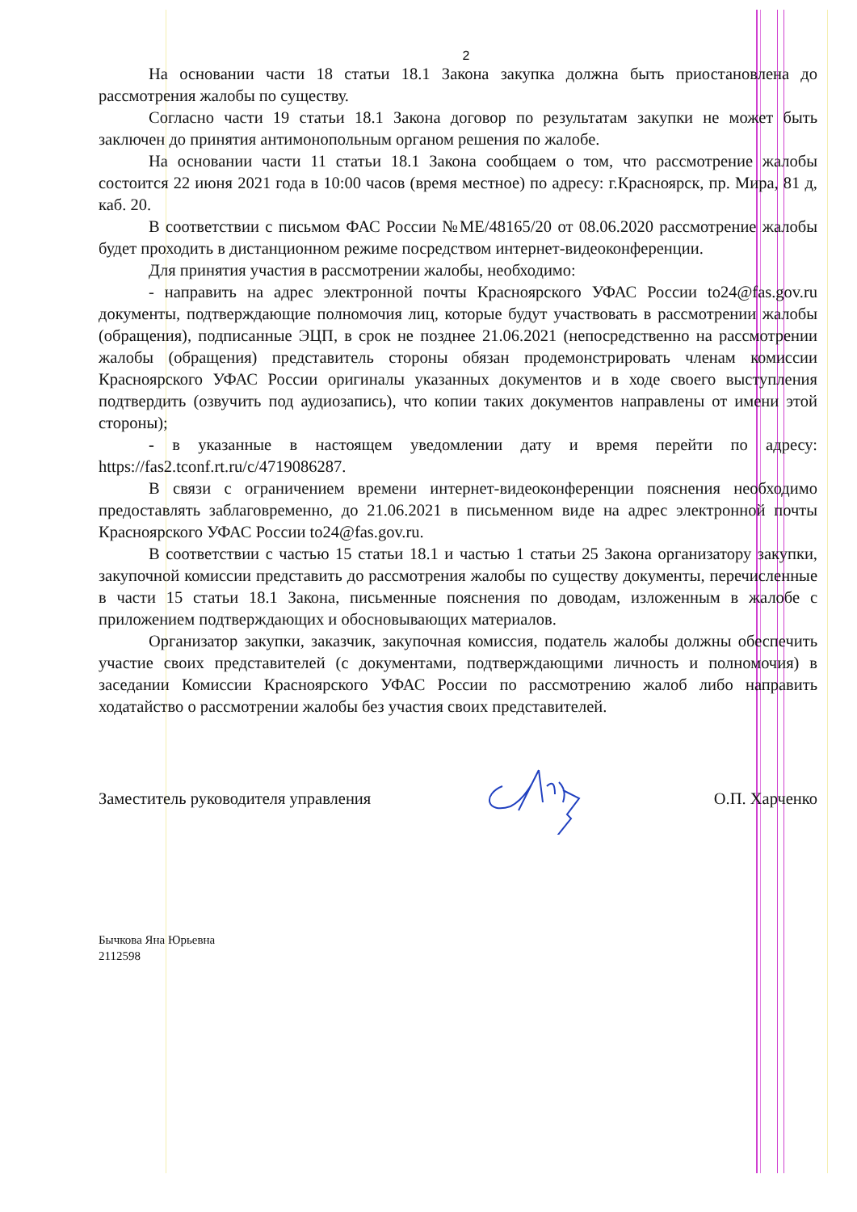2
На основании части 18 статьи 18.1 Закона закупка должна быть приостановлена до рассмотрения жалобы по существу.
Согласно части 19 статьи 18.1 Закона договор по результатам закупки не может быть заключен до принятия антимонопольным органом решения по жалобе.
На основании части 11 статьи 18.1 Закона сообщаем о том, что рассмотрение жалобы состоится 22 июня 2021 года в 10:00 часов (время местное) по адресу: г.Красноярск, пр. Мира, 81 д, каб. 20.
В соответствии с письмом ФАС России №МЕ/48165/20 от 08.06.2020 рассмотрение жалобы будет проходить в дистанционном режиме посредством интернет-видеоконференции.
Для принятия участия в рассмотрении жалобы, необходимо:
- направить на адрес электронной почты Красноярского УФАС России to24@fas.gov.ru документы, подтверждающие полномочия лиц, которые будут участвовать в рассмотрении жалобы (обращения), подписанные ЭЦП, в срок не позднее 21.06.2021 (непосредственно на рассмотрении жалобы (обращения) представитель стороны обязан продемонстрировать членам комиссии Красноярского УФАС России оригиналы указанных документов и в ходе своего выступления подтвердить (озвучить под аудиозапись), что копии таких документов направлены от имени этой стороны);
- в указанные в настоящем уведомлении дату и время перейти по адресу: https://fas2.tconf.rt.ru/c/4719086287.
В связи с ограничением времени интернет-видеоконференции пояснения необходимо предоставлять заблаговременно, до 21.06.2021 в письменном виде на адрес электронной почты Красноярского УФАС России to24@fas.gov.ru.
В соответствии с частью 15 статьи 18.1 и частью 1 статьи 25 Закона организатору закупки, закупочной комиссии представить до рассмотрения жалобы по существу документы, перечисленные в части 15 статьи 18.1 Закона, письменные пояснения по доводам, изложенным в жалобе с приложением подтверждающих и обосновывающих материалов.
Организатор закупки, заказчик, закупочная комиссия, податель жалобы должны обеспечить участие своих представителей (с документами, подтверждающими личность и полномочия) в заседании Комиссии Красноярского УФАС России по рассмотрению жалоб либо направить ходатайство о рассмотрении жалобы без участия своих представителей.
Заместитель руководителя управления О.П. Харченко
Бычкова Яна Юрьевна
2112598